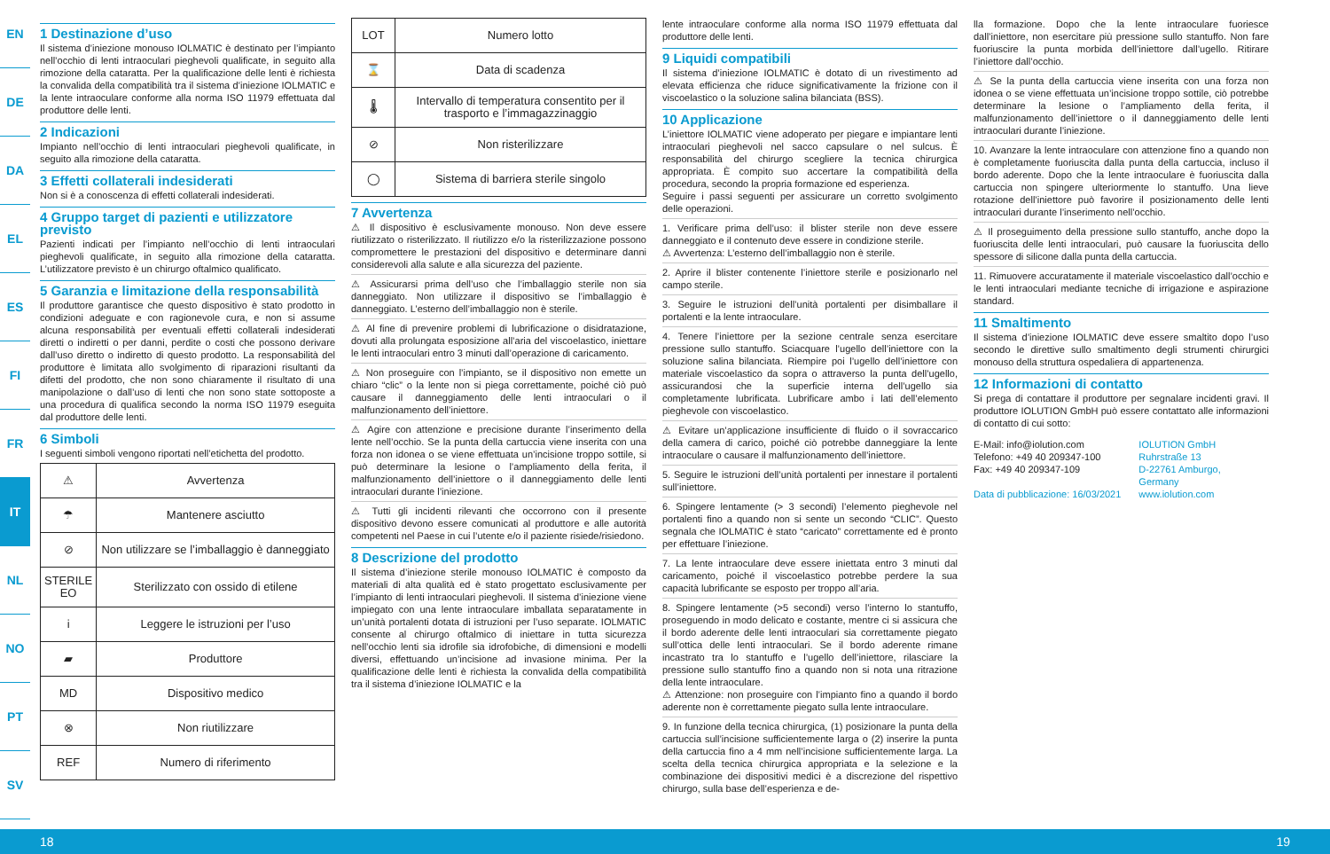EN
DE
DA
EL
ES
FI
FR
IT
NL
NO
PT
SV
1 Destinazione d’uso
Il sistema d’iniezione monouso IOLMATIC è destinato per l’impianto nell’occhio di lenti intraoculari pieghevoli qualificate, in seguito alla rimozione della cataratta. Per la qualificazione delle lenti è richiesta la convalida della compatibilità tra il sistema d’iniezione IOLMATIC e la lente intraoculare conforme alla norma ISO 11979 effettuata dal produttore delle lenti.
2 Indicazioni
Impianto nell’occhio di lenti intraoculari pieghevoli qualificate, in seguito alla rimozione della cataratta.
3 Effetti collaterali indesiderati
Non si è a conoscenza di effetti collaterali indesiderati.
4 Gruppo target di pazienti e utilizzatore previsto
Pazienti indicati per l’impianto nell’occhio di lenti intraoculari pieghevoli qualificate, in seguito alla rimozione della cataratta. L’utilizzatore previsto è un chirurgo oftalmico qualificato.
5 Garanzia e limitazione della responsabilità
Il produttore garantisce che questo dispositivo è stato prodotto in condizioni adeguate e con ragionevole cura, e non si assume alcuna responsabilità per eventuali effetti collaterali indesiderati diretti o indiretti o per danni, perdite o costi che possono derivare dall’uso diretto o indiretto di questo prodotto. La responsabilità del produttore è limitata allo svolgimento di riparazioni risultanti da difetti del prodotto, che non sono chiaramente il risultato di una manipolazione o dall’uso di lenti che non sono state sottoposte a una procedura di qualifica secondo la norma ISO 11979 eseguita dal produttore delle lenti.
6 Simboli
I seguenti simboli vengono riportati nell’etichetta del prodotto.
| ⚠ | Avvertenza |
| ☂ | Mantenere asciutto |
| ⊘ | Non utilizzare se l’imballaggio è danneggiato |
| STERILE EO | Sterilizzato con ossido di etilene |
| i | Leggere le istruzioni per l’uso |
| ▰ | Produttore |
| MD | Dispositivo medico |
| ⊗ | Non riutilizzare |
| REF | Numero di riferimento |
| LOT | Numero lotto |
| ⌛ | Data di scadenza |
| 🌡 | Intervallo di temperatura consentito per il trasporto e l’immagazzinaggio |
| ⊘ | Non risterilizzare |
| ◯ | Sistema di barriera sterile singolo |
7 Avvertenza
⚠ Il dispositivo è esclusivamente monouso. Non deve essere riutilizzato o risterilizzato. Il riutilizzo e/o la risterilizzazione possono compromettere le prestazioni del dispositivo e determinare danni considerevoli alla salute e alla sicurezza del paziente.
⚠ Assicurarsi prima dell’uso che l’imballaggio sterile non sia danneggiato. Non utilizzare il dispositivo se l’imballaggio è danneggiato. L’esterno dell’imballaggio non è sterile.
⚠ Al fine di prevenire problemi di lubrificazione o disidratazione, dovuti alla prolungata esposizione all’aria del viscoelastico, iniettare le lenti intraoculari entro 3 minuti dall’operazione di caricamento.
⚠ Non proseguire con l’impianto, se il dispositivo non emette un chiaro “clic” o la lente non si piega correttamente, poiché ciò può causare il danneggiamento delle lenti intraoculari o il malfunzionamento dell’iniettore.
⚠ Agire con attenzione e precisione durante l’inserimento della lente nell’occhio. Se la punta della cartuccia viene inserita con una forza non idonea o se viene effettuata un’incisione troppo sottile, si può determinare la lesione o l’ampliamento della ferita, il malfunzionamento dell’iniettore o il danneggiamento delle lenti intraoculari durante l’iniezione.
⚠ Tutti gli incidenti rilevanti che occorrono con il presente dispositivo devono essere comunicati al produttore e alle autorità competenti nel Paese in cui l’utente e/o il paziente risiede/risiedono.
8 Descrizione del prodotto
Il sistema d’iniezione sterile monouso IOLMATIC è composto da materiali di alta qualità ed è stato progettato esclusivamente per l’impianto di lenti intraoculari pieghevoli. Il sistema d’iniezione viene impiegato con una lente intraoculare imballata separatamente in un’unità portalenti dotata di istruzioni per l’uso separate. IOLMATIC consente al chirurgo oftalmico di iniettare in tutta sicurezza nell’occhio lenti sia idrofile sia idrofobiche, di dimensioni e modelli diversi, effettuando un’incisione ad invasione minima. Per la qualificazione delle lenti è richiesta la convalida della compatibilità tra il sistema d’iniezione IOLMATIC e la
lente intraoculare conforme alla norma ISO 11979 effettuata dal produttore delle lenti.
9 Liquidi compatibili
Il sistema d’iniezione IOLMATIC è dotato di un rivestimento ad elevata efficienza che riduce significativamente la frizione con il viscoelastico o la soluzione salina bilanciata (BSS).
10 Applicazione
L’iniettore IOLMATIC viene adoperato per piegare e impiantare lenti intraoculari pieghevoli nel sacco capsulare o nel sulcus. È responsabilità del chirurgo scegliere la tecnica chirurgica appropriata. È compito suo accertare la compatibilità della procedura, secondo la propria formazione ed esperienza.
Seguire i passi seguenti per assicurare un corretto svolgimento delle operazioni.
1. Verificare prima dell’uso: il blister sterile non deve essere danneggiato e il contenuto deve essere in condizione sterile.
⚠ Avvertenza: L’esterno dell’imballaggio non è sterile.
2. Aprire il blister contenente l’iniettore sterile e posizionarlo nel campo sterile.
3. Seguire le istruzioni dell’unità portalenti per disimballare il portalenti e la lente intraoculare.
4. Tenere l’iniettore per la sezione centrale senza esercitare pressione sullo stantuffo. Sciacquare l’ugello dell’iniettore con la soluzione salina bilanciata. Riempire poi l’ugello dell’iniettore con materiale viscoelastico da sopra o attraverso la punta dell’ugello, assicurandosi che la superficie interna dell’ugello sia completamente lubrificata. Lubrificare ambo i lati dell’elemento pieghevole con viscoelastico.
⚠ Evitare un’applicazione insufficiente di fluido o il sovraccarico della camera di carico, poiché ciò potrebbe danneggiare la lente intraoculare o causare il malfunzionamento dell’iniettore.
5. Seguire le istruzioni dell’unità portalenti per innestare il portalenti sull’iniettore.
6. Spingere lentamente (> 3 secondi) l’elemento pieghevole nel portalenti fino a quando non si sente un secondo “CLIC”. Questo segnala che IOLMATIC è stato “caricato” correttamente ed è pronto per effettuare l’iniezione.
7. La lente intraoculare deve essere iniettata entro 3 minuti dal caricamento, poiché il viscoelastico potrebbe perdere la sua capacità lubrificante se esposto per troppo all’aria.
8. Spingere lentamente (>5 secondi) verso l’interno lo stantuffo, proseguendo in modo delicato e costante, mentre ci si assicura che il bordo aderente delle lenti intraoculari sia correttamente piegato sull’ottica delle lenti intraoculari. Se il bordo aderente rimane incastrato tra lo stantuffo e l’ugello dell’iniettore, rilasciare la pressione sullo stantuffo fino a quando non si nota una ritrazione della lente intraoculare.
⚠ Attenzione: non proseguire con l’impianto fino a quando il bordo aderente non è correttamente piegato sulla lente intraoculare.
9. In funzione della tecnica chirurgica, (1) posizionare la punta della cartuccia sull’incisione sufficientemente larga o (2) inserire la punta della cartuccia fino a 4 mm nell’incisione sufficientemente larga. La scelta della tecnica chirurgica appropriata e la selezione e la combinazione dei dispositivi medici è a discrezione del rispettivo chirurgo, sulla base dell’esperienza e de-
lla formazione. Dopo che la lente intraoculare fuoriesce dall’iniettore, non esercitare più pressione sullo stantuffo. Non fare fuoriuscire la punta morbida dell’iniettore dall’ugello. Ritirare l’iniettore dall’occhio.
⚠ Se la punta della cartuccia viene inserita con una forza non idonea o se viene effettuata un’incisione troppo sottile, ciò potrebbe determinare la lesione o l’ampliamento della ferita, il malfunzionamento dell’iniettore o il danneggiamento delle lenti intraoculari durante l’iniezione.
10. Avanzare la lente intraoculare con attenzione fino a quando non è completamente fuoriuscita dalla punta della cartuccia, incluso il bordo aderente. Dopo che la lente intraoculare è fuoriuscita dalla cartuccia non spingere ulteriormente lo stantuffo. Una lieve rotazione dell’iniettore può favorire il posizionamento delle lenti intraoculari durante l’inserimento nell’occhio.
⚠ Il proseguimento della pressione sullo stantuffo, anche dopo la fuoriuscita delle lenti intraoculari, può causare la fuoriuscita dello spessore di silicone dalla punta della cartuccia.
11. Rimuovere accuratamente il materiale viscoelastico dall’occhio e le lenti intraoculari mediante tecniche di irrigazione e aspirazione standard.
11 Smaltimento
Il sistema d’iniezione IOLMATIC deve essere smaltito dopo l’uso secondo le direttive sullo smaltimento degli strumenti chirurgici monouso della struttura ospedaliera di appartenenza.
12 Informazioni di contatto
Si prega di contattare il produttore per segnalare incidenti gravi. Il produttore IOLUTION GmbH può essere contattato alle informazioni di contatto di cui sotto:
E-Mail: info@iolution.com
Telefono: +49 40 209347-100
Fax: +49 40 209347-109
Data di pubblicazione: 16/03/2021
IOLUTION GmbH
Ruhrstraße 13
D-22761 Amburgo,
Germany
www.iolution.com
18 19